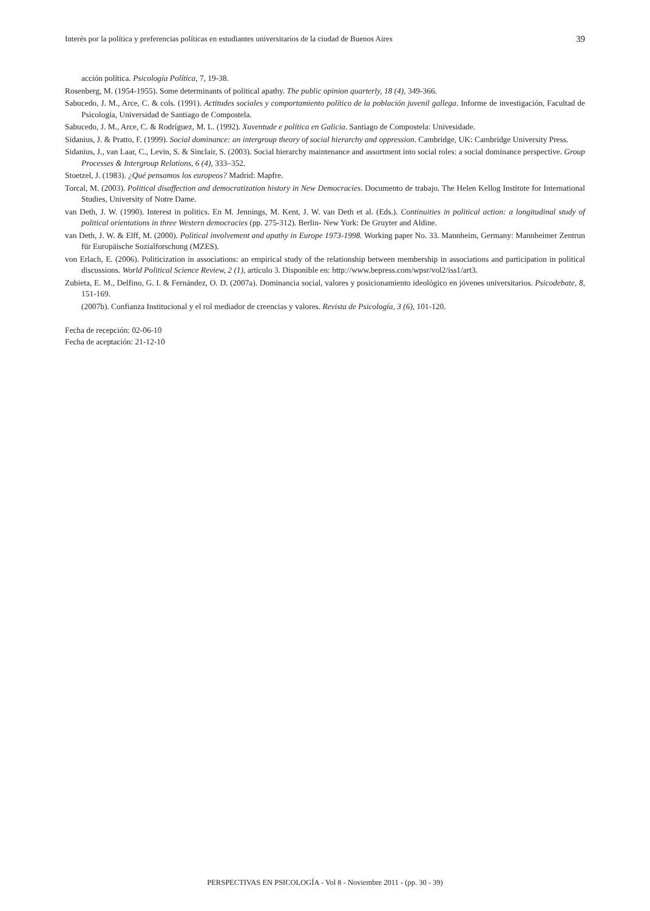Interés por la política y preferencias políticas en estudiantes universitarios de la ciudad de Buenos Aires 39
acción política. Psicología Política, 7, 19-38.
Rosenberg, M. (1954-1955). Some determinants of political apathy. The public opinion quarterly, 18 (4), 349-366.
Sabucedo, J. M., Arce, C. & cols. (1991). Actitudes sociales y comportamiento político de la población juvenil gallega. Informe de investigación, Facultad de Psicología, Universidad de Santiago de Compostela.
Sabucedo, J. M., Arce, C. & Rodríguez, M. L. (1992). Xuventude e política en Galicia. Santiago de Compostela: Univesidade.
Sidanius, J. & Pratto, F. (1999). Social dominance: an intergroup theory of social hierarchy and oppression. Cambridge, UK: Cambridge University Press.
Sidanius, J., van Laar, C., Levin, S. & Sinclair, S. (2003). Social hierarchy maintenance and assortment into social roles: a social dominance perspective. Group Processes & Intergroup Relations, 6 (4), 333–352.
Stoetzel, J. (1983). ¿Qué pensamos los europeos? Madrid: Mapfre.
Torcal, M. (2003). Political disaffection and democratization history in New Democracies. Documento de trabajo. The Helen Kellog Institute for International Studies, University of Notre Dame.
van Deth, J. W. (1990). Interest in politics. En M. Jennings, M. Kent, J. W. van Deth et al. (Eds.). Continuities in political action: a longitudinal study of political orientations in three Western democracies (pp. 275-312). Berlin- New York: De Gruyter and Aldine.
van Deth, J. W. & Elff, M. (2000). Political involvement and apathy in Europe 1973-1998. Working paper No. 33. Mannheim, Germany: Mannheimer Zentrun für Europäische Sozialforschung (MZES).
von Erlach, E. (2006). Politicization in associations: an empirical study of the relationship between membership in associations and participation in political discussions. World Political Science Review, 2 (1), artículo 3. Disponible en: http://www.bepress.com/wpsr/vol2/iss1/art3.
Zubieta, E. M., Delfino, G. I. & Fernández, O. D. (2007a). Dominancia social, valores y posicionamiento ideológico en jóvenes universitarios. Psicodebate, 8, 151-169.
(2007b). Confianza Institucional y el rol mediador de creencias y valores. Revista de Psicología, 3 (6), 101-120.
Fecha de recepción: 02-06-10
Fecha de aceptación: 21-12-10
PERSPECTIVAS EN PSICOLOGÍA - Vol 8 - Noviembre 2011 - (pp. 30 - 39)